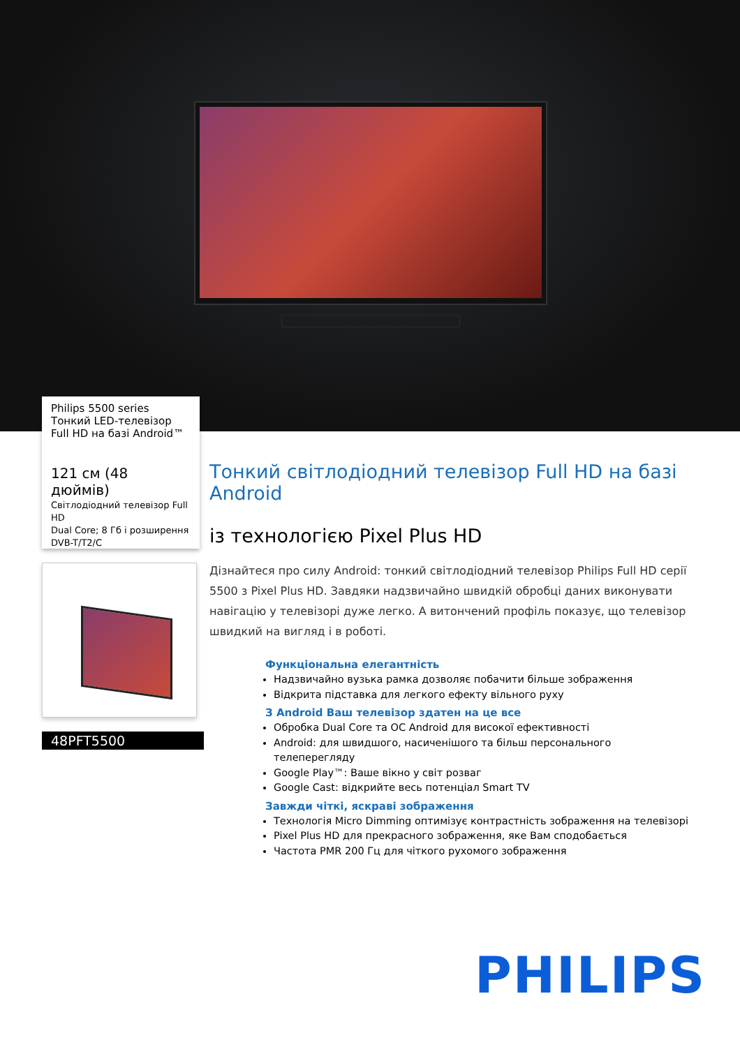Philips 5500 series
Тонкий LED-телевізор
Full HD на базі Android™
121 см (48 дюймів)
Світлодіодний телевізор Full HD
Dual Core; 8 Гб і розширення
DVB-T/T2/C
48PFT5500
Тонкий світлодіодний телевізор Full HD на базі Android
із технологією Pixel Plus HD
Дізнайтеся про силу Android: тонкий світлодіодний телевізор Philips Full HD серії 5500 з Pixel Plus HD. Завдяки надзвичайно швидкій обробці даних виконувати навігацію у телевізорі дуже легко. А витончений профіль показує, що телевізор швидкий на вигляд і в роботі.
Функціональна елегантність
Надзвичайно вузька рамка дозволяє побачити більше зображення
Відкрита підставка для легкого ефекту вільного руху
З Android Ваш телевізор здатен на це все
Обробка Dual Core та ОС Android для високої ефективності
Android: для швидшого, насиченішого та більш персонального телеперегляду
Google Play™: Ваше вікно у світ розваг
Google Cast: відкрийте весь потенціал Smart TV
Завжди чіткі, яскраві зображення
Технологія Micro Dimming оптимізує контрастність зображення на телевізорі
Pixel Plus HD для прекрасного зображення, яке Вам сподобається
Частота PMR 200 Гц для чіткого рухомого зображення
PHILIPS